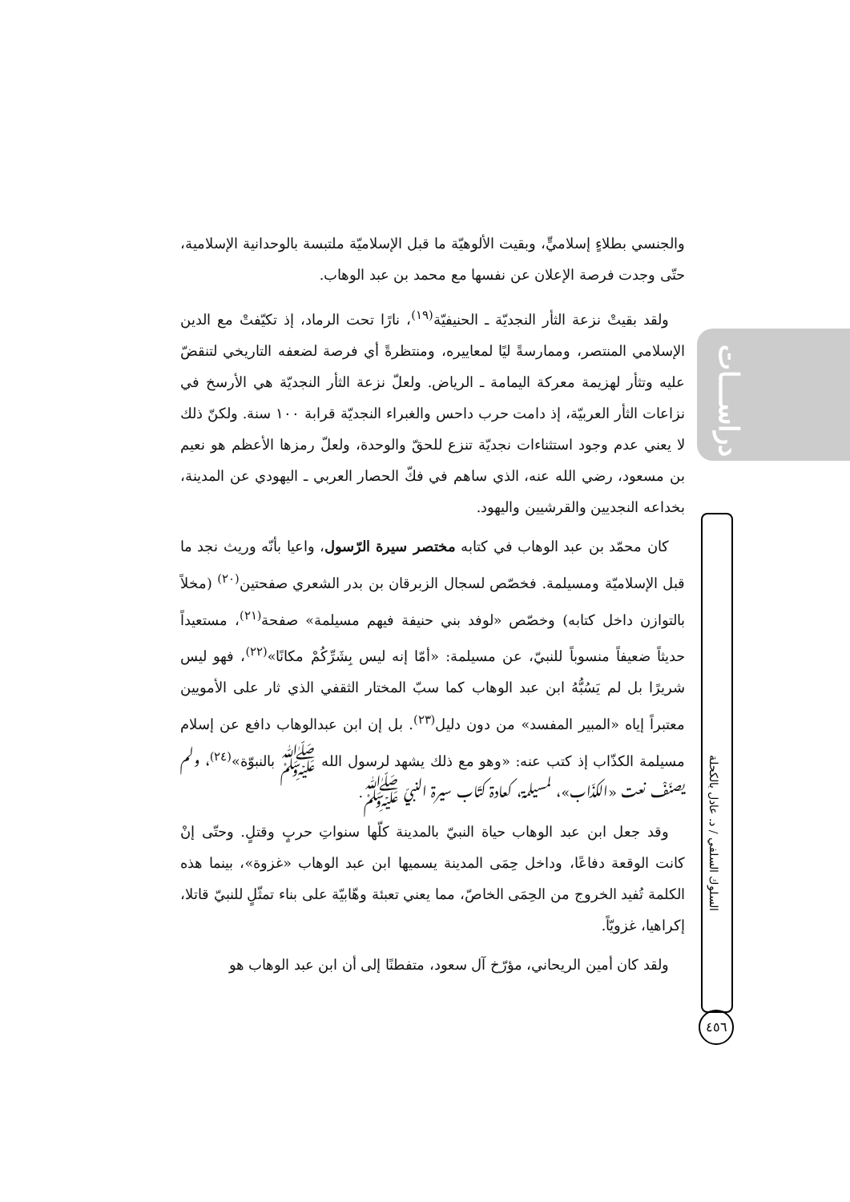دراســـات
السلوك السلفي / د. عادل بالكحلة
٤٥٦
والجنسي بطلاءٍ إسلاميٍّ، وبقيت الألوهيّة ما قبل الإسلاميّة ملتبسة بالوحدانية الإسلامية، حتّى وجدت فرصة الإعلان عن نفسها مع محمد بن عبد الوهاب.
ولقد بقيتْ نزعة الثأر النجديّة ـ الحنيفيّة<sup>(١٩)</sup>، نارًا تحت الرماد، إذ تكيّفتْ مع الدين الإسلامي المنتصر، وممارسةً ليًا لمعاييره، ومنتظرةً أي فرصة لضعفه التاريخي لتنقضّ عليه وتثأر لهزيمة معركة اليمامة ـ الرياض. ولعلّ نزعة الثأر النجديّة هي الأرسخ في نزاعات الثأر العربيّة، إذ دامت حرب داحس والغبراء النجديّة قرابة ١٠٠ سنة. ولكنّ ذلك لا يعني عدم وجود استثناءات نجديّة تنزع للحقّ والوحدة، ولعلّ رمزها الأعظم هو نعيم بن مسعود، رضي الله عنه، الذي ساهم في فكّ الحصار العربي ـ اليهودي عن المدينة، بخداعه النجديين والقرشيين واليهود.
كان محمّد بن عبد الوهاب في كتابه مختصر سيرة الرّسول، واعيا بأنّه وريث نجد ما قبل الإسلاميّة ومسيلمة. فخصّص لسجال الزبرقان بن بدر الشعري صفحتين<sup>(٢٠)</sup> (مخلاً بالتوازن داخل كتابه) وخصّص «لوفد بني حنيفة فيهم مسيلمة» صفحة<sup>(٢١)</sup>، مستعيداً حديثاً ضعيفاً منسوباً للنبيّ، عن مسيلمة: «أمّا إنه ليس بِشَرِّكُمْ مكانًا»<sup>(٢٢)</sup>، فهو ليس شريرًا بل لم يَسُبُّهُ ابن عبد الوهاب كما سبّ المختار الثقفي الذي ثار على الأمويين معتبراً إياه «المبير المفسد» من دون دليل<sup>(٢٣)</sup>. بل إن ابن عبدالوهاب دافع عن إسلام مسيلمة الكذّاب إذ كتب عنه: «وهو مع ذلك يشهد لرسول الله ﷺ بالنبوّة»<sup>(٢٤)</sup>، ولم يصنّفْ نعت «الكذّاب»، لمسيلمة، كعادة كتّاب سيرة النبيّ ﷺ.
وقد جعل ابن عبد الوهاب حياة النبيّ بالمدينة كلّها سنواتِ حربٍ وقتلٍ. وحتّى إنْ كانت الوقعة دفاعًا، وداخل حِمَى المدينة يسميها ابن عبد الوهاب «غزوة»، بينما هذه الكلمة تُفيد الخروج من الحِمَى الخاصّ، مما يعني تعبئة وهّابيّة على بناء تمثّلٍ للنبيّ قاتلا، إكراهيا، غزويّاً.
ولقد كان أمين الريحاني، مؤرّخ آل سعود، متفطنًا إلى أن ابن عبد الوهاب هو